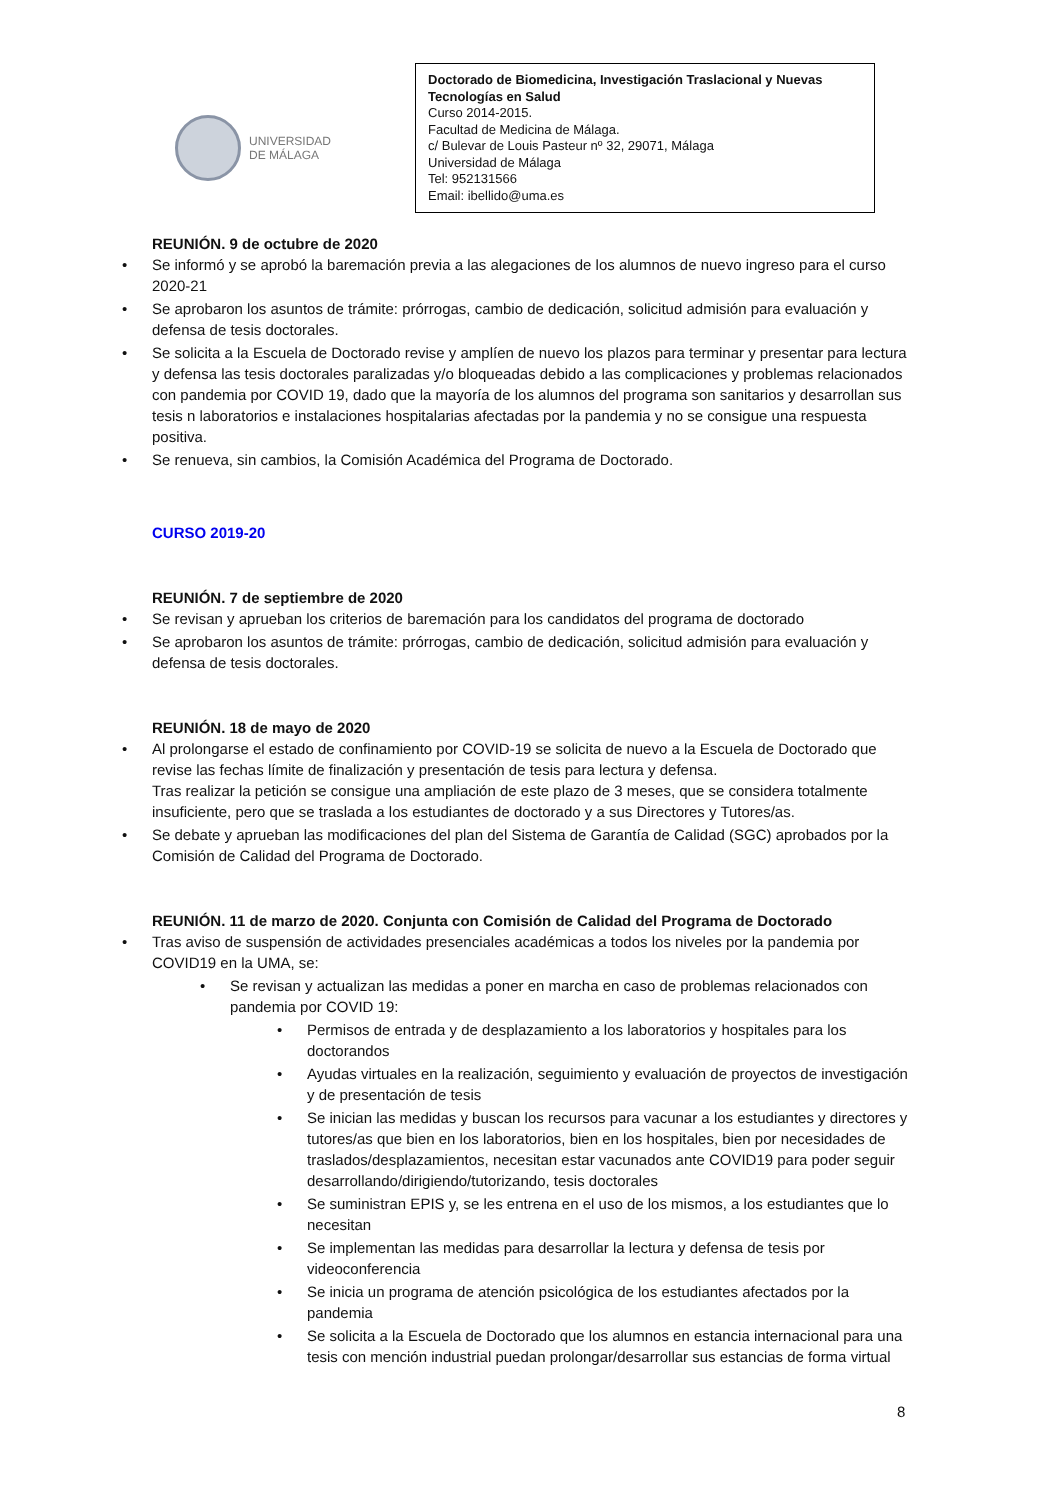UNIVERSIDAD
DE MÁLAGA
Doctorado de Biomedicina, Investigación Traslacional y Nuevas Tecnologías en Salud
Curso 2014-2015.
Facultad de Medicina de Málaga.
c/ Bulevar de Louis Pasteur nº 32, 29071, Málaga
Universidad de Málaga
Tel: 952131566
Email: ibellido@uma.es
REUNIÓN. 9 de octubre de 2020
• Se informó y se aprobó la baremación previa a las alegaciones de los alumnos de nuevo ingreso para el curso 2020-21
• Se aprobaron los asuntos de trámite: prórrogas, cambio de dedicación, solicitud admisión para evaluación y defensa de tesis doctorales.
• Se solicita a la Escuela de Doctorado revise y amplíen de nuevo los plazos para terminar y presentar para lectura y defensa las tesis doctorales paralizadas y/o bloqueadas debido a las complicaciones y problemas relacionados con pandemia por COVID 19, dado que la mayoría de los alumnos del programa son sanitarios y desarrollan sus tesis n laboratorios e instalaciones hospitalarias afectadas por la pandemia y no se consigue una respuesta positiva.
• Se renueva, sin cambios, la Comisión Académica del Programa de Doctorado.
CURSO 2019-20
REUNIÓN. 7 de septiembre de 2020
• Se revisan y aprueban los criterios de baremación para los candidatos del programa de doctorado
• Se aprobaron los asuntos de trámite: prórrogas, cambio de dedicación, solicitud admisión para evaluación y defensa de tesis doctorales.
REUNIÓN. 18 de mayo de 2020
• Al prolongarse el estado de confinamiento por COVID-19 se solicita de nuevo a la Escuela de Doctorado que revise las fechas límite de finalización y presentación de tesis para lectura y defensa.
Tras realizar la petición se consigue una ampliación de este plazo de 3 meses, que se considera totalmente insuficiente, pero que se traslada a los estudiantes de doctorado y a sus Directores y Tutores/as.
• Se debate y aprueban las modificaciones del plan del Sistema de Garantía de Calidad (SGC) aprobados por la Comisión de Calidad del Programa de Doctorado.
REUNIÓN. 11 de marzo de 2020. Conjunta con Comisión de Calidad del Programa de Doctorado
• Tras aviso de suspensión de actividades presenciales académicas a todos los niveles por la pandemia por COVID19 en la UMA, se:
• Se revisan y actualizan las medidas a poner en marcha en caso de problemas relacionados con pandemia por COVID 19:
• Permisos de entrada y de desplazamiento a los laboratorios y hospitales para los doctorandos
• Ayudas virtuales en la realización, seguimiento y evaluación de proyectos de investigación y de presentación de tesis
• Se inician las medidas y buscan los recursos para vacunar a los estudiantes y directores y tutores/as que bien en los laboratorios, bien en los hospitales, bien por necesidades de traslados/desplazamientos, necesitan estar vacunados ante COVID19 para poder seguir desarrollando/dirigiendo/tutorizando, tesis doctorales
• Se suministran EPIS y, se les entrena en el uso de los mismos, a los estudiantes que lo necesitan
• Se implementan las medidas para desarrollar la lectura y defensa de tesis por videoconferencia
• Se inicia un programa de atención psicológica de los estudiantes afectados por la pandemia
• Se solicita a la Escuela de Doctorado que los alumnos en estancia internacional para una tesis con mención industrial puedan prolongar/desarrollar sus estancias de forma virtual
8